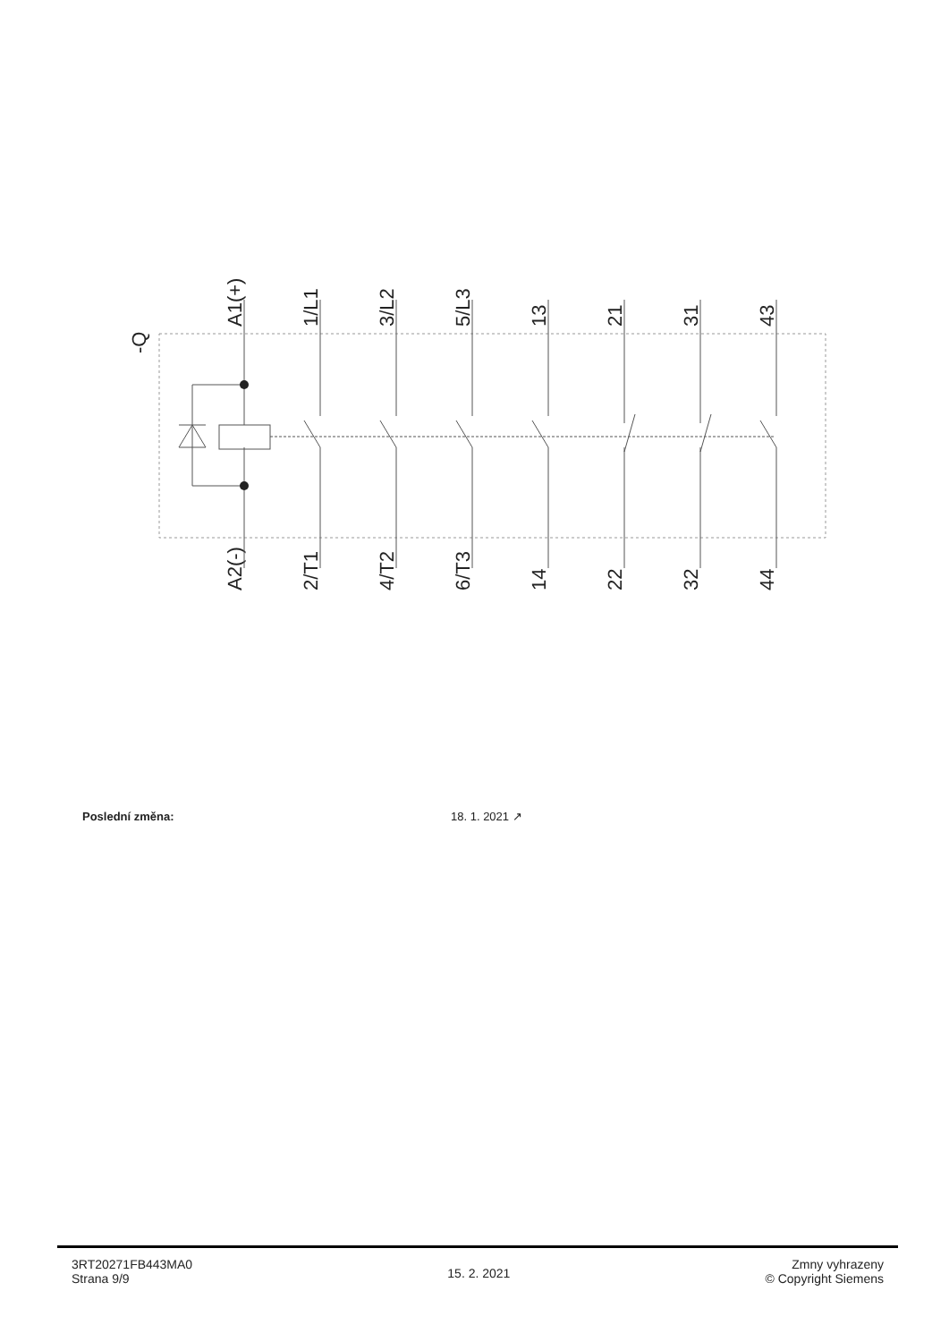-Q
A1(+)
1/L1
3/L2
5/L3
13
21
31
43
A2(-)
2/T1
4/T2
6/T3
14
22
32
44
| Poslední změna: | 18. 1. 2021 ↗ |
3RT20271FB443MA0
Strana 9/9
15. 2. 2021
Zmny vyhrazeny
© Copyright Siemens